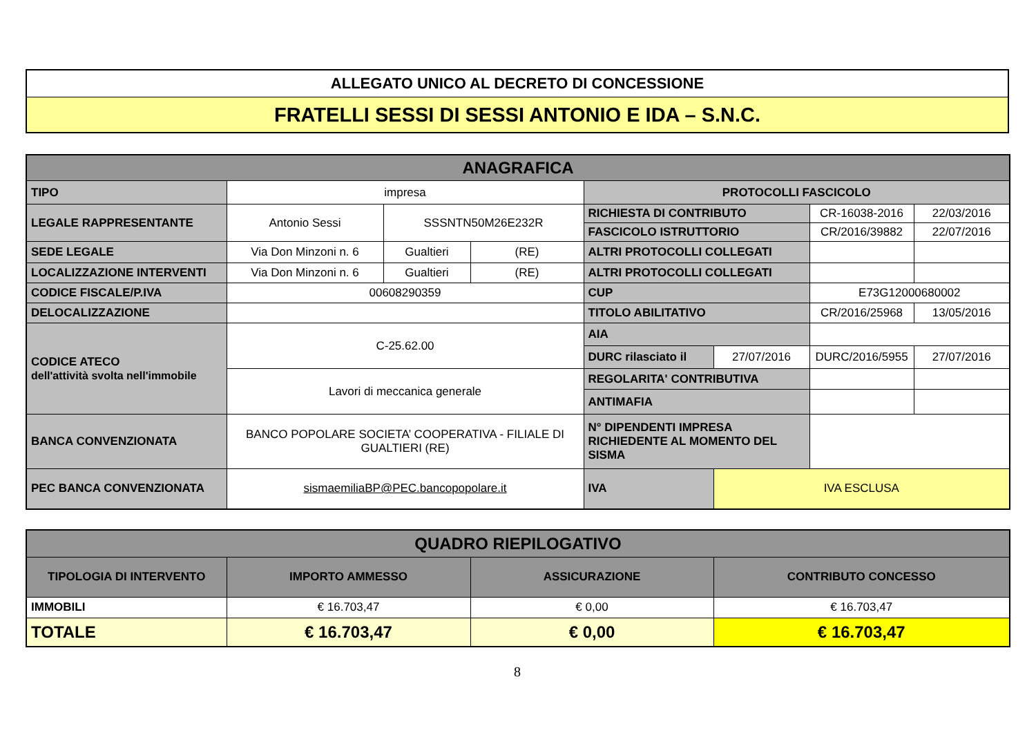| ALLEGATO UNICO AL DECRETO DI CONCESSIONE |
| FRATELLI SESSI DI SESSI ANTONIO E IDA – S.N.C. |
| ANAGRAFICA | | | | | | | |
| TIPO | impresa | | | PROTOCOLLI FASCICOLO | | | |
| LEGALE RAPPRESENTANTE | Antonio Sessi | SSSNTN50M26E232R | | RICHIESTA DI CONTRIBUTO | | CR-16038-2016 | 22/03/2016 |
| | | | | FASCICOLO ISTRUTTORIO | | CR/2016/39882 | 22/07/2016 |
| SEDE LEGALE | Via Don Minzoni n. 6 | Gualtieri | (RE) | ALTRI PROTOCOLLI COLLEGATI | | | |
| LOCALIZZAZIONE INTERVENTI | Via Don Minzoni n. 6 | Gualtieri | (RE) | ALTRI PROTOCOLLI COLLEGATI | | | |
| CODICE FISCALE/P.IVA | 00608290359 | | | CUP | | E73G12000680002 | |
| DELOCALIZZAZIONE | | | | TITOLO ABILITATIVO | | CR/2016/25968 | 13/05/2016 |
| CODICE ATECO dell'attività svolta nell'immobile | C-25.62.00 | | | AIA | | | |
| | | | | DURC rilasciato il | 27/07/2016 | DURC/2016/5955 | 27/07/2016 |
| | Lavori di meccanica generale | | | REGOLARITA' CONTRIBUTIVA | | | |
| | | | | ANTIMAFIA | | | |
| BANCA CONVENZIONATA | BANCO POPOLARE SOCIETA’ COOPERATIVA - FILIALE DI GUALTIERI (RE) | | | N° DIPENDENTI IMPRESA RICHIEDENTE AL MOMENTO DEL SISMA | | | |
| PEC BANCA CONVENZIONATA | sismaemiliaBP@PEC.bancopopolare.it | | | IVA | IVA ESCLUSA | | |
| QUADRO RIEPILOGATIVO | | | |
| TIPOLOGIA DI INTERVENTO | IMPORTO AMMESSO | ASSICURAZIONE | CONTRIBUTO CONCESSO |
| IMMOBILI | € 16.703,47 | € 0,00 | € 16.703,47 |
| TOTALE | € 16.703,47 | € 0,00 | € 16.703,47 |
8